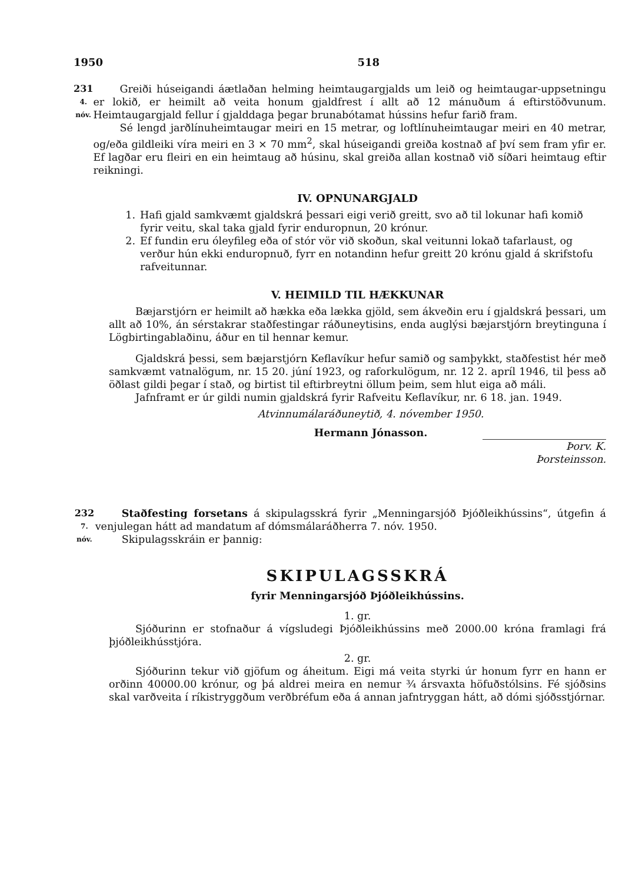1950 518
231
4. nóv.
Greiði húseigandi áætlaðan helming heimtaugargjalds um leið og heimtaugar-uppsetningu er lokið, er heimilt að veita honum gjaldfrest í allt að 12 mánuðum á eftirstöðvunum. Heimtaugargjald fellur í gjalddaga þegar brunabótamat hússins hefur farið fram.
Sé lengd jarðlínuheimtaugar meiri en 15 metrar, og loftlínuheimtaugar meiri en 40 metrar, og/eða gildleiki víra meiri en 3 × 70 mm<sup>2</sup>, skal húseigandi greiða kostnað af því sem fram yfir er. Ef lagðar eru fleiri en ein heimtaug að húsinu, skal greiða allan kostnað við síðari heimtaug eftir reikningi.
IV. OPNUNARGJALD
1. Hafi gjald samkvæmt gjaldskrá þessari eigi verið greitt, svo að til lokunar hafi komið fyrir veitu, skal taka gjald fyrir enduropnun, 20 krónur.
2. Ef fundin eru óleyfileg eða of stór vör við skoðun, skal veitunni lokað tafarlaust, og verður hún ekki enduropnuð, fyrr en notandinn hefur greitt 20 krónu gjald á skrifstofu rafveitunnar.
V. HEIMILD TIL HÆKKUNAR
Bæjarstjórn er heimilt að hækka eða lækka gjöld, sem ákveðin eru í gjaldskrá þessari, um allt að 10%, án sérstakrar staðfestingar ráðuneytisins, enda auglýsi bæjarstjórn breytinguna í Lögbirtingablaðinu, áður en til hennar kemur.
Gjaldskrá þessi, sem bæjarstjórn Keflavíkur hefur samið og samþykkt, staðfestist hér með samkvæmt vatnalögum, nr. 15 20. júní 1923, og raforkulögum, nr. 12 2. apríl 1946, til þess að öðlast gildi þegar í stað, og birtist til eftirbreytni öllum þeim, sem hlut eiga að máli.
Jafnframt er úr gildi numin gjaldskrá fyrir Rafveitu Keflavíkur, nr. 6 18. jan. 1949.
Atvinnumálaráðuneytið, 4. nóvember 1950.
Hermann Jónasson.
Þorv. K. Þorsteinsson.
232
7. nóv.
Staðfesting forsetans á skipulagsskrá fyrir „Menningarsjóð Þjóðleikhússins“, útgefin á venjulegan hátt ad mandatum af dómsmálaráðherra 7. nóv. 1950.
Skipulagsskráin er þannig:
SKIPULAGSSKRÁ
fyrir Menningarsjóð Þjóðleikhússins.
1. gr.
Sjóðurinn er stofnaður á vígsludegi Þjóðleikhússins með 2000.00 króna framlagi frá þjóðleikhússtjóra.
2. gr.
Sjóðurinn tekur við gjöfum og áheitum. Eigi má veita styrki úr honum fyrr en hann er orðinn 40000.00 krónur, og þá aldrei meira en nemur ¾ ársvaxta höfuðstólsins. Fé sjóðsins skal varðveita í ríkistryggðum verðbréfum eða á annan jafntryggan hátt, að dómi sjóðsstjórnar.